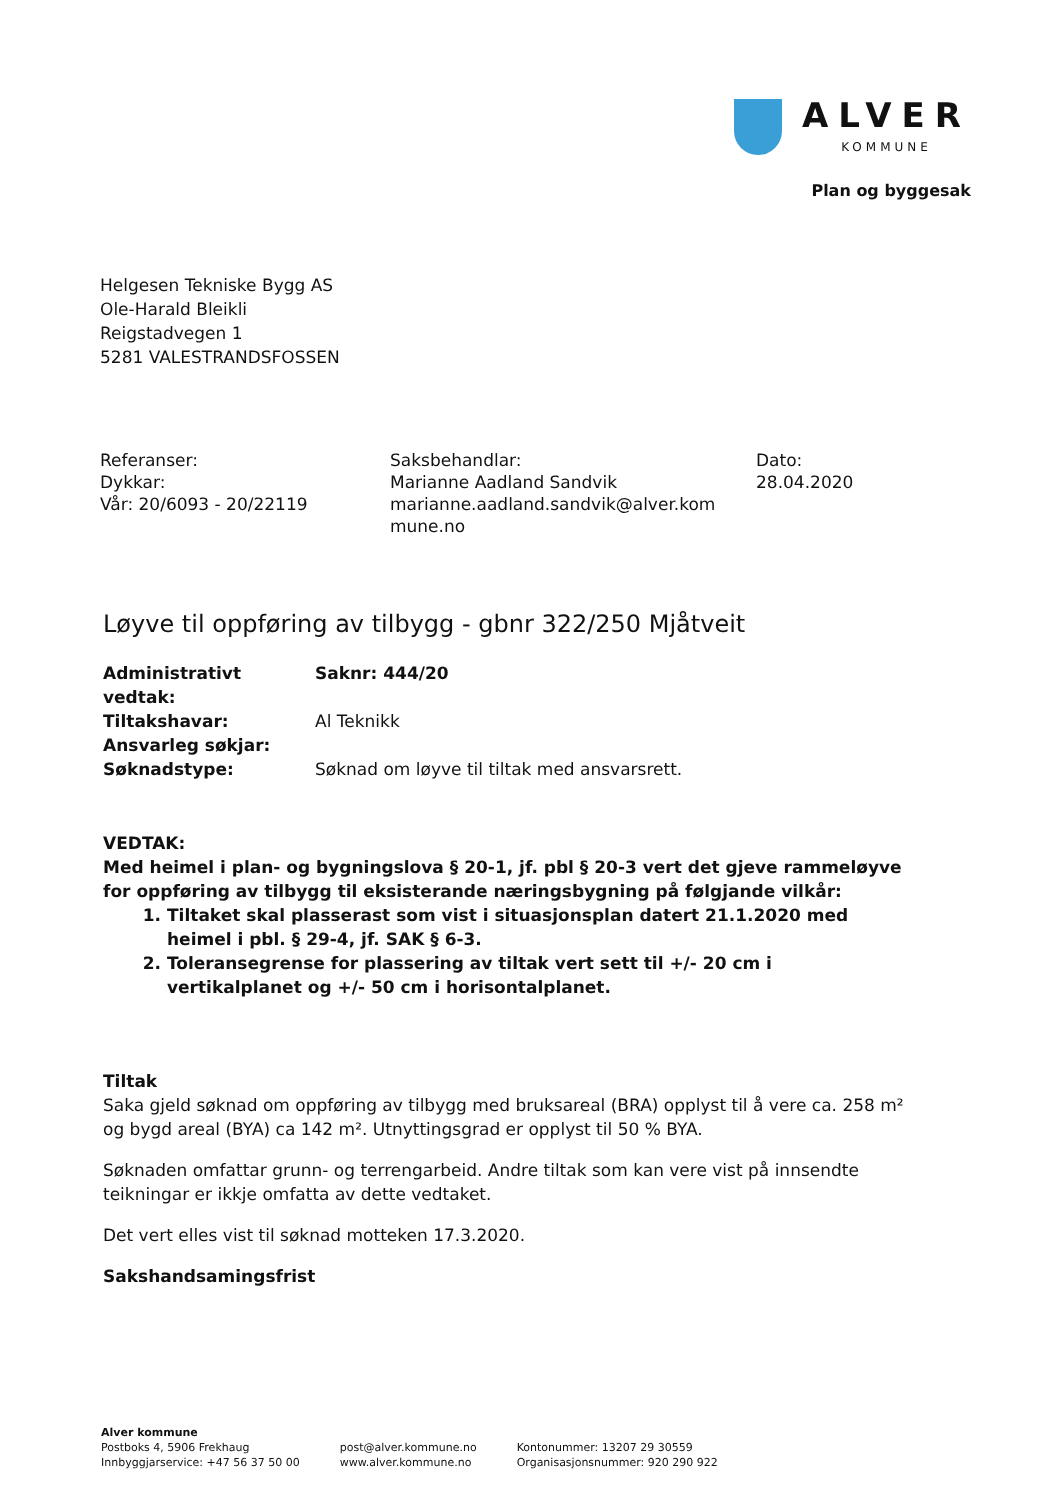ALVER
KOMMUNE
Plan og byggesak
Helgesen Tekniske Bygg AS
Ole-Harald Bleikli
Reigstadvegen 1
5281 VALESTRANDSFOSSEN
Referanser:
Dykkar:
Vår: 20/6093 - 20/22119
Saksbehandlar:
Marianne Aadland Sandvik
marianne.aadland.sandvik@alver.kom
mune.no
Dato:
28.04.2020
Løyve til oppføring av tilbygg - gbnr 322/250 Mjåtveit
| Administrativt vedtak: | Saknr: 444/20 |
| Tiltakshavar: | Al Teknikk |
| Ansvarleg søkjar: | |
| Søknadstype: | Søknad om løyve til tiltak med ansvarsrett. |
VEDTAK:
Med heimel i plan- og bygningslova § 20-1, jf. pbl § 20-3 vert det gjeve rammeløyve for oppføring av tilbygg til eksisterande næringsbygning på følgjande vilkår:
1. Tiltaket skal plasserast som vist i situasjonsplan datert 21.1.2020 med heimel i pbl. § 29-4, jf. SAK § 6-3.
2. Toleransegrense for plassering av tiltak vert sett til +/- 20 cm i vertikalplanet og +/- 50 cm i horisontalplanet.
Tiltak
Saka gjeld søknad om oppføring av tilbygg med bruksareal (BRA) opplyst til å vere ca. 258 m² og bygd areal (BYA) ca 142 m². Utnyttingsgrad er opplyst til 50 % BYA.
Søknaden omfattar grunn- og terrengarbeid. Andre tiltak som kan vere vist på innsendte teikningar er ikkje omfatta av dette vedtaket.
Det vert elles vist til søknad motteken 17.3.2020.
Sakshandsamingsfrist
Alver kommune
Postboks 4, 5906 Frekhaug
Innbyggjarservice: +47 56 37 50 00
post@alver.kommune.no
www.alver.kommune.no
Kontonummer: 13207 29 30559
Organisasjonsnummer: 920 290 922